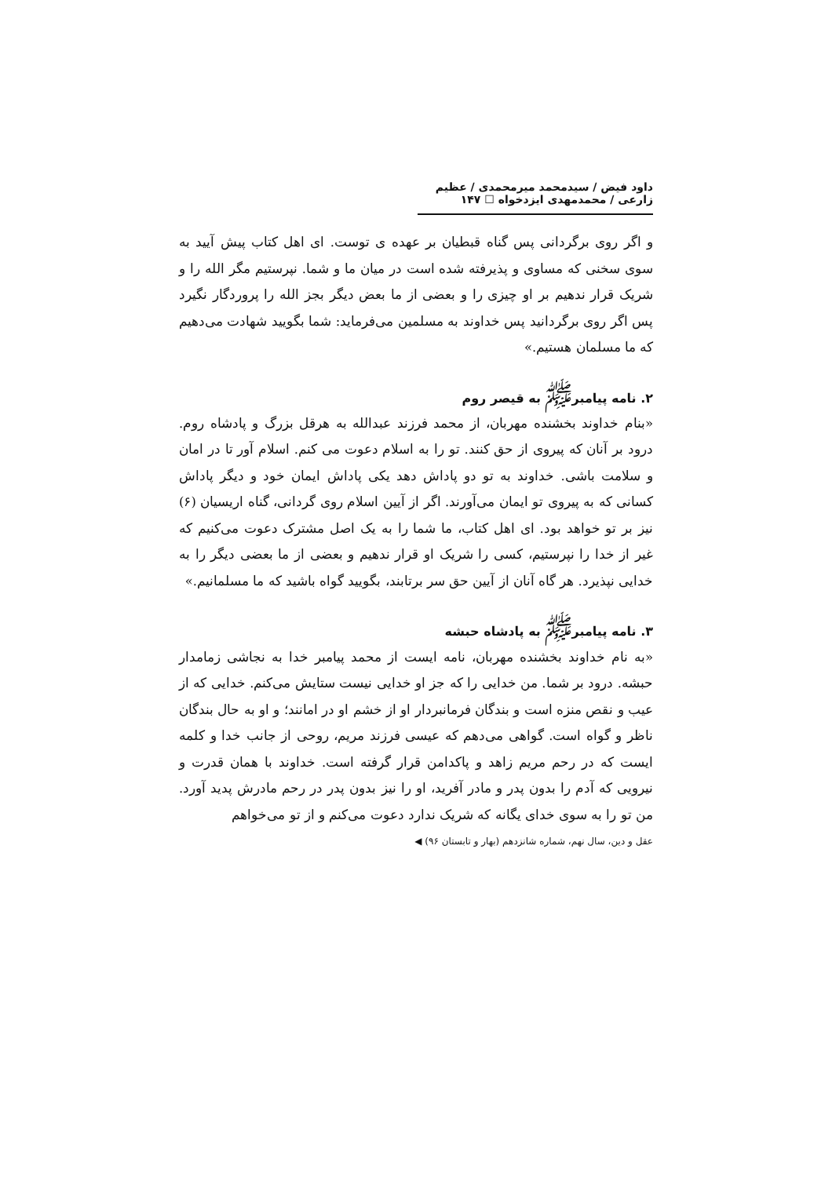داود فیض / سیدمحمد میرمحمدی / عظیم زارعی / محمدمهدی ایزدخواه ☐ ۱۴۷
و اگر روی برگردانی پس گناه قبطیان بر عهده ی توست. ای اهل کتاب پیش آیید به سوی سخنی که مساوی و پذیرفته شده است در میان ما و شما. نپرستیم مگر الله را و شریک قرار ندهیم بر او چیزی را و بعضی از ما بعض دیگر بجز الله را پروردگار نگیرد پس اگر روی برگردانید پس خداوند به مسلمین می‌فرماید: شما بگویید شهادت می‌دهیم که ما مسلمان هستیم.»
۲. نامه پیامبر<sup>ﷺ</sup> به قیصر روم
«بنام خداوند بخشنده مهربان، از محمد فرزند عبدالله به هرقل بزرگ و پادشاه روم. درود بر آنان که پیروی از حق کنند. تو را به اسلام دعوت می کنم. اسلام آور تا در امان و سلامت باشی. خداوند به تو دو پاداش دهد یکی پاداش ایمان خود و دیگر پاداش کسانی که به پیروی تو ایمان می‌آورند. اگر از آیین اسلام روی گردانی، گناه اریسیان (۶) نیز بر تو خواهد بود. ای اهل کتاب، ما شما را به یک اصل مشترک دعوت می‌کنیم که غیر از خدا را نپرستیم، کسی را شریک او قرار ندهیم و بعضی از ما بعضی دیگر را به خدایی نپذیرد. هر گاه آنان از آیین حق سر برتابند، بگویید گواه باشید که ما مسلمانیم.»
۳. نامه پیامبر<sup>ﷺ</sup> به پادشاه حبشه
«به نام خداوند بخشنده مهربان، نامه ایست از محمد پیامبر خدا به نجاشی زمامدار حبشه. درود بر شما. من خدایی را که جز او خدایی نیست ستایش می‌کنم. خدایی که از عیب و نقص منزه است و بندگان فرمانبردار او از خشم او در امانند؛ و او به حال بندگان ناظر و گواه است. گواهی می‌دهم که عیسی فرزند مریم، روحی از جانب خدا و کلمه ایست که در رحم مریم زاهد و پاکدامن قرار گرفته است. خداوند با همان قدرت و نیرویی که آدم را بدون پدر و مادر آفرید، او را نیز بدون پدر در رحم مادرش پدید آورد. من تو را به سوی خدای یگانه که شریک ندارد دعوت می‌کنم و از تو می‌خواهم
عقل و دین، سال نهم، شماره شانزدهم (بهار و تابستان ۹۶) ◀